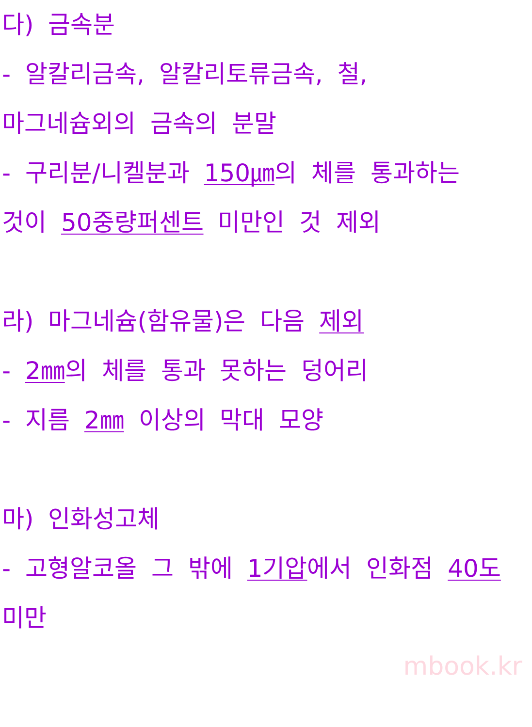다) 금속분
- 알칼리금속, 알칼리토류금속, 철,
마그네슘외의 금속의 분말
- 구리분/니켈분과 150㎛의 체를 통과하는
것이 50중량퍼센트 미만인 것 제외
라) 마그네슘(함유물)은 다음 제외
- 2㎜의 체를 통과 못하는 덩어리
- 지름 2㎜ 이상의 막대 모양
마) 인화성고체
- 고형알코올 그 밖에 1기압에서 인화점 40도
미만
mbook.kr